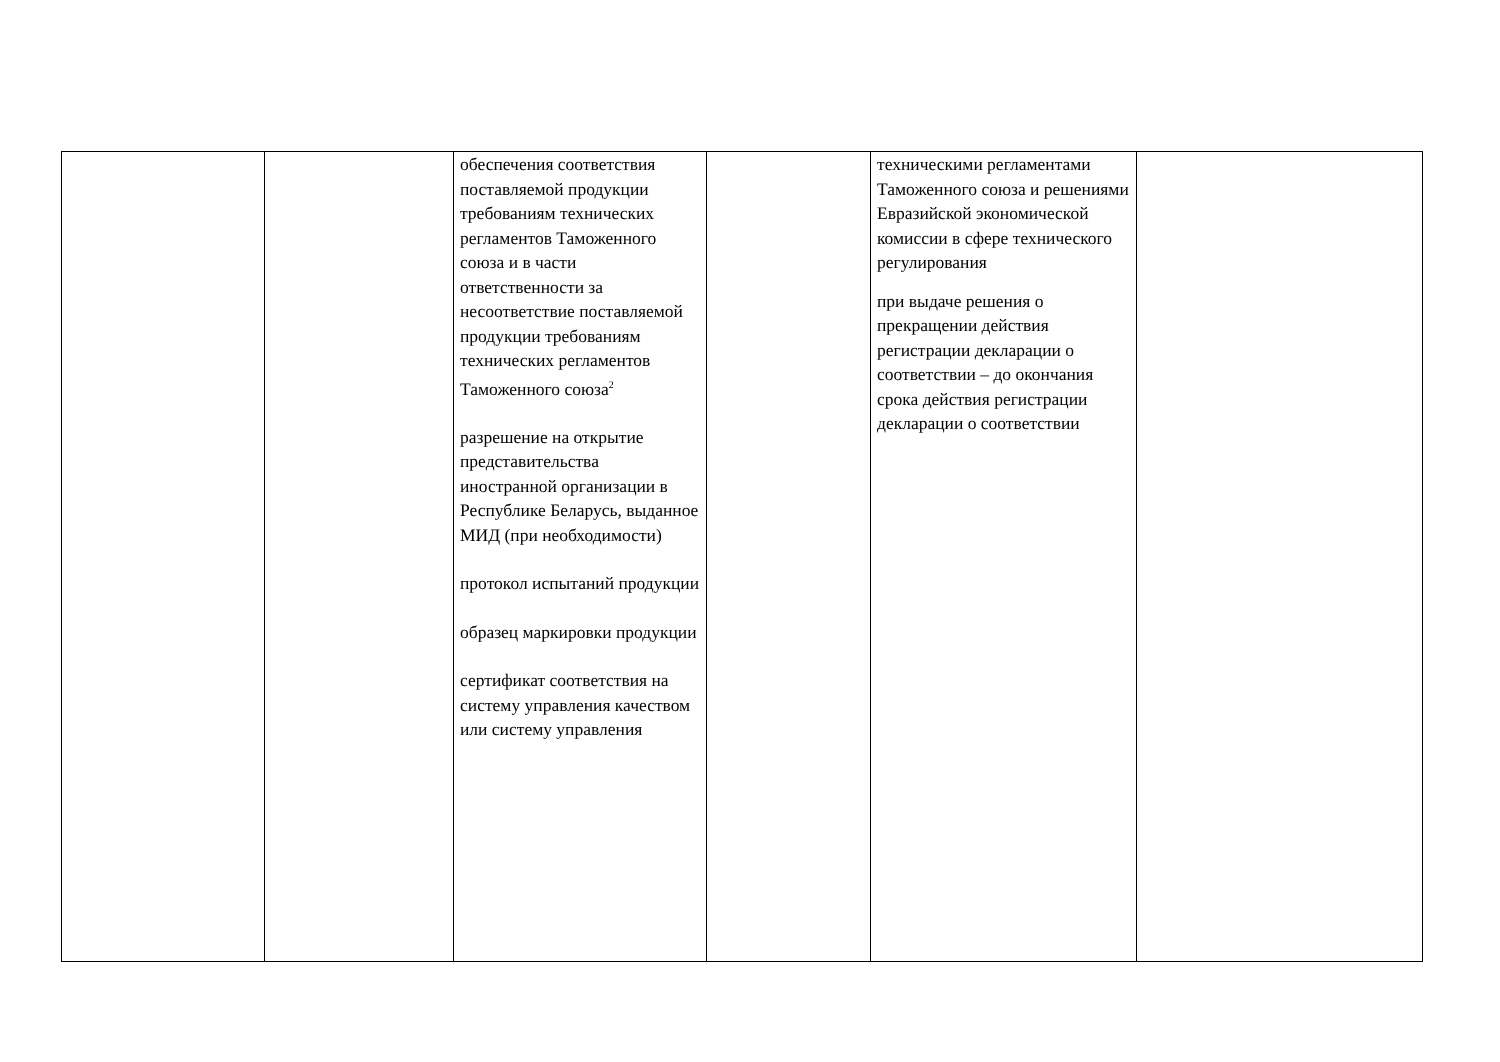| | | обеспечения соответствия поставляемой продукции требованиям технических регламентов Таможенного союза и в части ответственности за несоответствие поставляемой продукции требованиям технических регламентов Таможенного союза<sup>2</sup> разрешение на открытие представительства иностранной организации в Республике Беларусь, выданное МИД (при необходимости) протокол испытаний продукции образец маркировки продукции сертификат соответствия на систему управления качеством или систему управления | | техническими регламентами Таможенного союза и решениями Евразийской экономической комиссии в сфере технического регулирования при выдаче решения о прекращении действия регистрации декларации о соответствии – до окончания срока действия регистрации декларации о соответствии | |